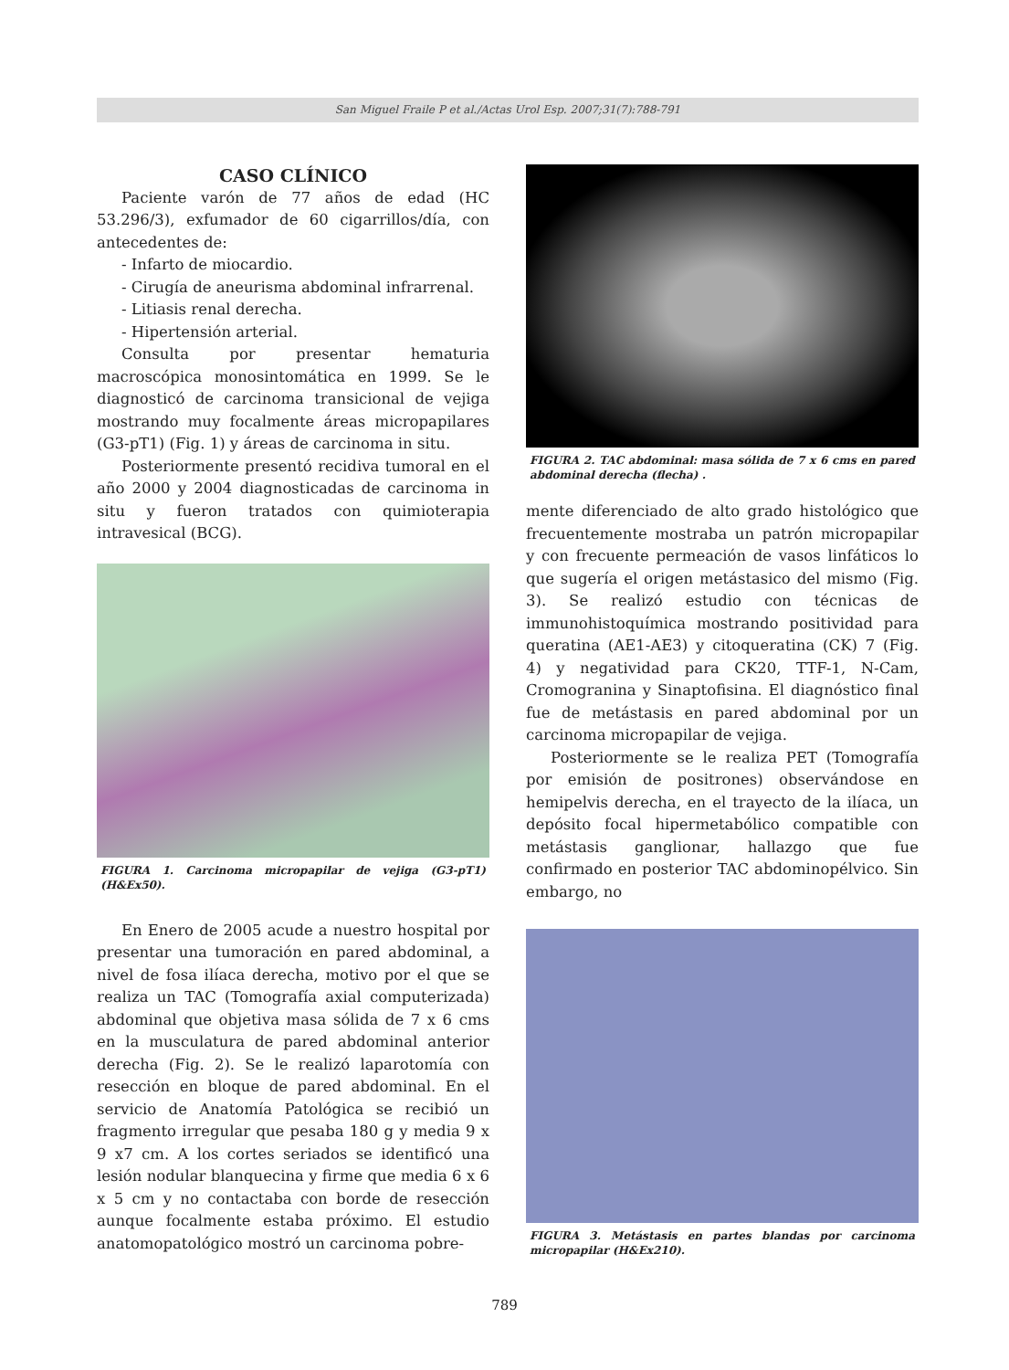San Miguel Fraile P et al./Actas Urol Esp. 2007;31(7):788-791
CASO CLÍNICO
Paciente varón de 77 años de edad (HC 53.296/3), exfumador de 60 cigarrillos/día, con antecedentes de:
- Infarto de miocardio.
- Cirugía de aneurisma abdominal infrarrenal.
- Litiasis renal derecha.
- Hipertensión arterial.
Consulta por presentar hematuria macroscópica monosintomática en 1999. Se le diagnosticó de carcinoma transicional de vejiga mostrando muy focalmente áreas micropapilares (G3-pT1) (Fig. 1) y áreas de carcinoma in situ.
Posteriormente presentó recidiva tumoral en el año 2000 y 2004 diagnosticadas de carcinoma in situ y fueron tratados con quimioterapia intravesical (BCG).
FIGURA 1. Carcinoma micropapilar de vejiga (G3-pT1) (H&Ex50).
En Enero de 2005 acude a nuestro hospital por presentar una tumoración en pared abdominal, a nivel de fosa ilíaca derecha, motivo por el que se realiza un TAC (Tomografía axial computerizada) abdominal que objetiva masa sólida de 7 x 6 cms en la musculatura de pared abdominal anterior derecha (Fig. 2). Se le realizó laparotomía con resección en bloque de pared abdominal. En el servicio de Anatomía Patológica se recibió un fragmento irregular que pesaba 180 g y media 9 x 9 x7 cm. A los cortes seriados se identificó una lesión nodular blanquecina y firme que media 6 x 6 x 5 cm y no contactaba con borde de resección aunque focalmente estaba próximo. El estudio anatomopatológico mostró un carcinoma pobre-
FIGURA 2. TAC abdominal: masa sólida de 7 x 6 cms en pared abdominal derecha (flecha) .
mente diferenciado de alto grado histológico que frecuentemente mostraba un patrón micropapilar y con frecuente permeación de vasos linfáticos lo que sugería el origen metástasico del mismo (Fig. 3). Se realizó estudio con técnicas de immunohistoquímica mostrando positividad para queratina (AE1-AE3) y citoqueratina (CK) 7 (Fig. 4) y negatividad para CK20, TTF-1, N-Cam, Cromogranina y Sinaptofisina. El diagnóstico final fue de metástasis en pared abdominal por un carcinoma micropapilar de vejiga.
Posteriormente se le realiza PET (Tomografía por emisión de positrones) observándose en hemipelvis derecha, en el trayecto de la ilíaca, un depósito focal hipermetabólico compatible con metástasis ganglionar, hallazgo que fue confirmado en posterior TAC abdominopélvico. Sin embargo, no
FIGURA 3. Metástasis en partes blandas por carcinoma micropapilar (H&Ex210).
789